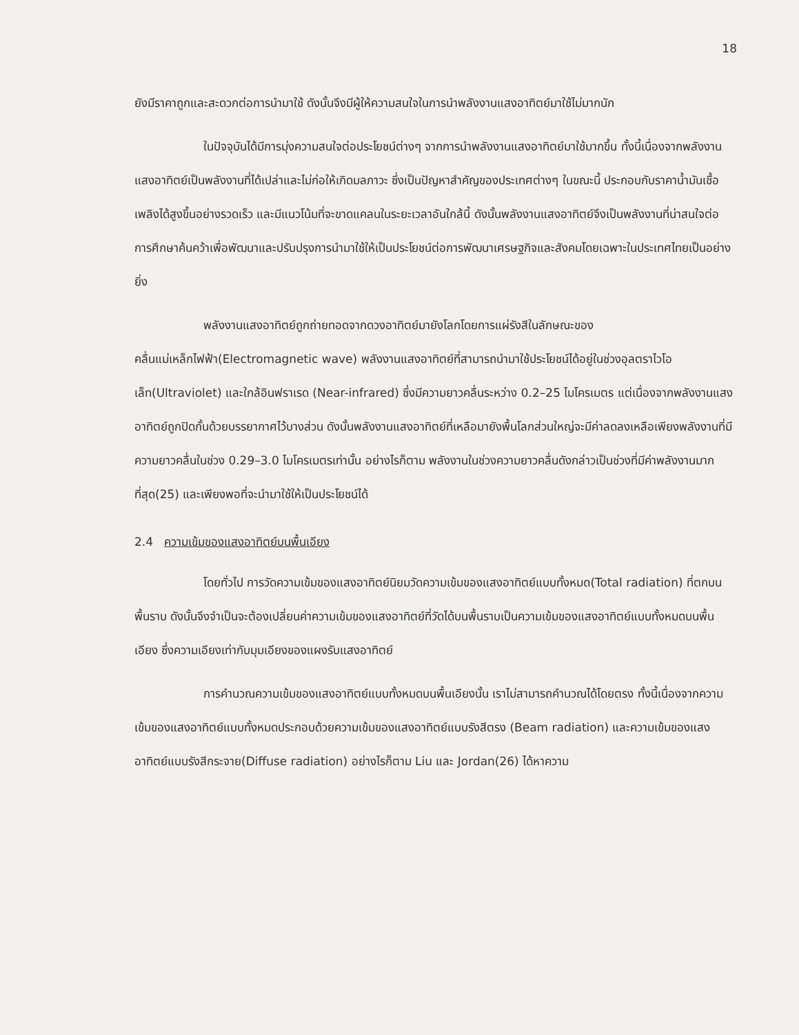18
ยังมีราคาถูกและสะดวกต่อการนำมาใช้ ดังนั้นจึงมีผู้ให้ความสนใจในการนำพลังงานแสงอาทิตย์มาใช้ไม่มากนัก
ในปัจจุบันได้มีการมุ่งความสนใจต่อประโยชน์ต่างๆ จากการนำพลังงานแสงอาทิตย์มาใช้มากขึ้น ทั้งนี้เนื่องจากพลังงานแสงอาทิตย์เป็นพลังงานที่ได้เปล่าและไม่ก่อให้เกิดมลภาวะ ซึ่งเป็นปัญหาสำคัญของประเทศต่างๆ ในขณะนี้ ประกอบกับราคาน้ำมันเชื้อเพลิงได้สูงขึ้นอย่างรวดเร็ว และมีแนวโน้มที่จะขาดแคลนในระยะเวลาอันใกล้นี้ ดังนั้นพลังงานแสงอาทิตย์จึงเป็นพลังงานที่น่าสนใจต่อการศึกษาค้นคว้าเพื่อพัฒนาและปรับปรุงการนำมาใช้ให้เป็นประโยชน์ต่อการพัฒนาเศรษฐกิจและสังคมโดยเฉพาะในประเทศไทยเป็นอย่างยิ่ง
พลังงานแสงอาทิตย์ถูกถ่ายทอดจากดวงอาทิตย์มายังโลกโดยการแผ่รังสีในลักษณะของคลื่นแม่เหล็กไฟฟ้า(Electromagnetic wave) พลังงานแสงอาทิตย์ที่สามารถนำมาใช้ประโยชน์ได้อยู่ในช่วงอุลตราไวโอเล็ท(Ultraviolet) และใกล้อินฟราเรด (Near-infrared) ซึ่งมีความยาวคลื่นระหว่าง 0.2–25 ไมโครเมตร แต่เนื่องจากพลังงานแสงอาทิตย์ถูกปิดกั้นด้วยบรรยากาศไว้บางส่วน ดังนั้นพลังงานแสงอาทิตย์ที่เหลือมายังพื้นโลกส่วนใหญ่จะมีค่าลดลงเหลือเพียงพลังงานที่มีความยาวคลื่นในช่วง 0.29–3.0 ไมโครเมตรเท่านั้น อย่างไรก็ตาม พลังงานในช่วงความยาวคลื่นดังกล่าวเป็นช่วงที่มีค่าพลังงานมากที่สุด(25) และเพียงพอที่จะนำมาใช้ให้เป็นประโยชน์ได้
2.4 ความเข้มของแสงอาทิตย์บนพื้นเอียง
โดยทั่วไป การวัดความเข้มของแสงอาทิตย์นิยมวัดความเข้มของแสงอาทิตย์แบบทั้งหมด(Total radiation) ที่ตกบนพื้นราบ ดังนั้นจึงจำเป็นจะต้องเปลี่ยนค่าความเข้มของแสงอาทิตย์ที่วัดได้บนพื้นราบเป็นความเข้มของแสงอาทิตย์แบบทั้งหมดบนพื้นเอียง ซึ่งความเอียงเท่ากับมุมเอียงของแผงรับแสงอาทิตย์
การคำนวณความเข้มของแสงอาทิตย์แบบทั้งหมดบนพื้นเอียงนั้น เราไม่สามารถคำนวณได้โดยตรง ทั้งนี้เนื่องจากความเข้มของแสงอาทิตย์แบบทั้งหมดประกอบด้วยความเข้มของแสงอาทิตย์แบบรังสีตรง (Beam radiation) และความเข้มของแสงอาทิตย์แบบรังสีกระจาย(Diffuse radiation) อย่างไรก็ตาม Liu และ Jordan(26) ได้หาความ